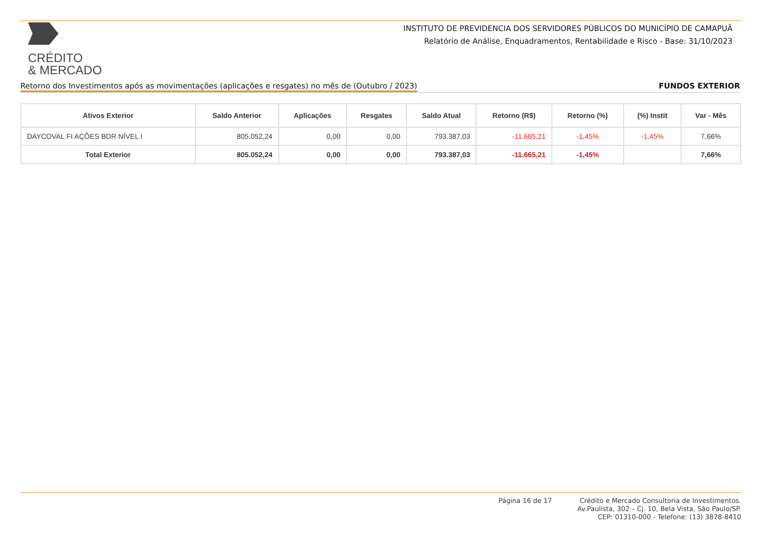CRÉDITO
& MERCADO
INSTITUTO DE PREVIDENCIA DOS SERVIDORES PÚBLICOS DO MUNICÍPIO DE CAMAPUÃ
Relatório de Análise, Enquadramentos, Rentabilidade e Risco - Base: 31/10/2023
Retorno dos Investimentos após as movimentações (aplicações e resgates) no mês de (Outubro / 2023) FUNDOS EXTERIOR
| Ativos Exterior | Saldo Anterior | Aplicações | Resgates | Saldo Atual | Retorno (R$) | Retorno (%) | (%) Instit | Var - Mês |
| --- | --- | --- | --- | --- | --- | --- | --- | --- |
| DAYCOVAL FI AÇÕES BDR NÍVEL I | 805.052,24 | 0,00 | 0,00 | 793.387,03 | -11.665,21 | -1,45% | -1,45% | 7,66% |
| Total Exterior | 805.052,24 | 0,00 | 0,00 | 793.387,03 | -11.665,21 | -1,45% | | 7,66% |
Página 16 de 17
Crédito e Mercado Consultoria de Investimentos.
Av.Paulista, 302 – Cj. 10, Bela Vista, São Paulo/SP.
CEP: 01310-000 - Telefone: (13) 3878-8410